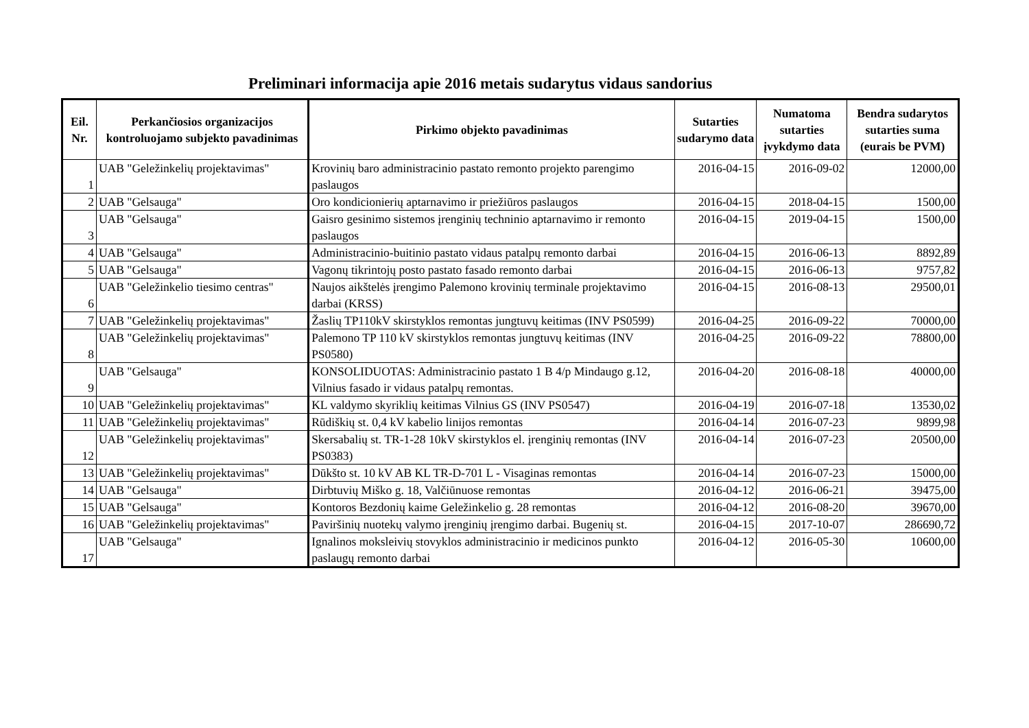Preliminari informacija apie 2016 metais sudarytus vidaus sandorius
| Eil. Nr. | Perkančiosios organizacijos kontroluojamo subjekto pavadinimas | Pirkimo objekto pavadinimas | Sutarties sudarymo data | Numatoma sutarties įvykdymo data | Bendra sudarytos sutarties suma (eurais be PVM) |
| --- | --- | --- | --- | --- | --- |
| 1 | UAB "Geležinkelių projektavimas" | Krovinių baro administracinio pastato remonto projekto parengimo paslaugos | 2016-04-15 | 2016-09-02 | 12000,00 |
| 2 | UAB "Gelsauga" | Oro kondicionierių aptarnavimo ir priežiūros paslaugos | 2016-04-15 | 2018-04-15 | 1500,00 |
| 3 | UAB "Gelsauga" | Gaisro gesinimo sistemos įrenginių techninio aptarnavimo ir remonto paslaugos | 2016-04-15 | 2019-04-15 | 1500,00 |
| 4 | UAB "Gelsauga" | Administracinio-buitinio pastato vidaus patalpų remonto darbai | 2016-04-15 | 2016-06-13 | 8892,89 |
| 5 | UAB "Gelsauga" | Vagonų tikrintojų posto pastato fasado remonto darbai | 2016-04-15 | 2016-06-13 | 9757,82 |
| 6 | UAB "Geležinkelio tiesimo centras" | Naujos aikštelės įrengimo Palemono krovinių terminale projektavimo darbai (KRSS) | 2016-04-15 | 2016-08-13 | 29500,01 |
| 7 | UAB "Geležinkelių projektavimas" | Žaslių TP110kV skirstyklos remontas jungtuvų keitimas (INV PS0599) | 2016-04-25 | 2016-09-22 | 70000,00 |
| 8 | UAB "Geležinkelių projektavimas" | Palemono TP 110 kV skirstyklos remontas jungtuvų keitimas (INV PS0580) | 2016-04-25 | 2016-09-22 | 78800,00 |
| 9 | UAB "Gelsauga" | KONSOLIDUOTAS: Administracinio pastato 1 B 4/p Mindaugo g.12, Vilnius fasado ir vidaus patalpų remontas. | 2016-04-20 | 2016-08-18 | 40000,00 |
| 10 | UAB "Geležinkelių projektavimas" | KL valdymo skyriklių keitimas Vilnius GS (INV PS0547) | 2016-04-19 | 2016-07-18 | 13530,02 |
| 11 | UAB "Geležinkelių projektavimas" | Rūdiškių st. 0,4 kV kabelio linijos remontas | 2016-04-14 | 2016-07-23 | 9899,98 |
| 12 | UAB "Geležinkelių projektavimas" | Skersabalių st. TR-1-28 10kV skirstyklos el. įrenginių remontas (INV PS0383) | 2016-04-14 | 2016-07-23 | 20500,00 |
| 13 | UAB "Geležinkelių projektavimas" | Dūkšto st. 10 kV AB KL TR-D-701 L - Visaginas remontas | 2016-04-14 | 2016-07-23 | 15000,00 |
| 14 | UAB "Gelsauga" | Dirbtuvių Miško g. 18, Valčiūnuose remontas | 2016-04-12 | 2016-06-21 | 39475,00 |
| 15 | UAB "Gelsauga" | Kontoros Bezdonių kaime Geležinkelio g. 28 remontas | 2016-04-12 | 2016-08-20 | 39670,00 |
| 16 | UAB "Geležinkelių projektavimas" | Paviršinių nuotekų valymo įrenginių įrengimo darbai. Bugenių st. | 2016-04-15 | 2017-10-07 | 286690,72 |
| 17 | UAB "Gelsauga" | Ignalinos moksleivių stovyklos administracinio ir medicinos punkto paslaugų remonto darbai | 2016-04-12 | 2016-05-30 | 10600,00 |